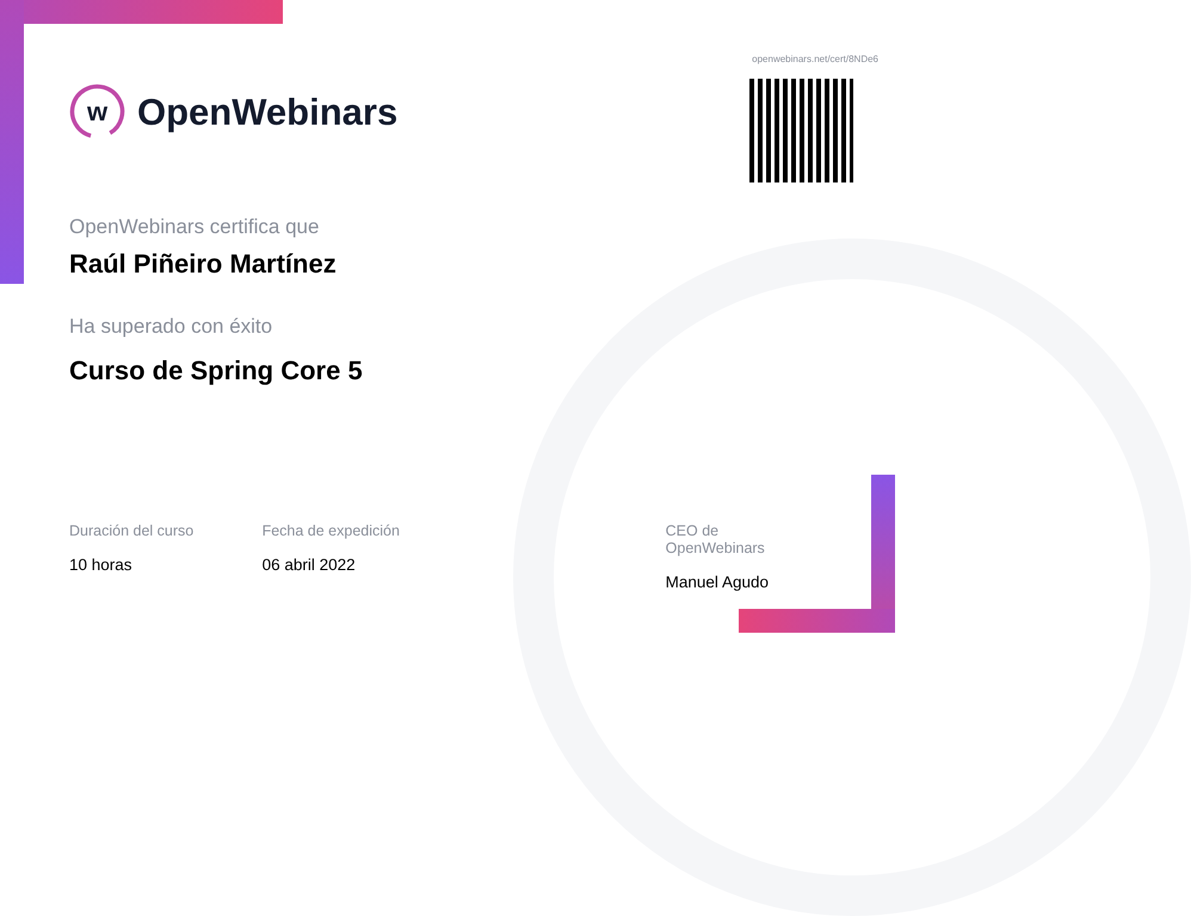openwebinars.net/cert/8NDe6
w
OpenWebinars
OpenWebinars certifica que
Raúl Piñeiro Martínez
Ha superado con éxito
Curso de Spring Core 5
Duración del curso
10 horas
Fecha de expedición
06 abril 2022
CEO de OpenWebinars
Manuel Agudo